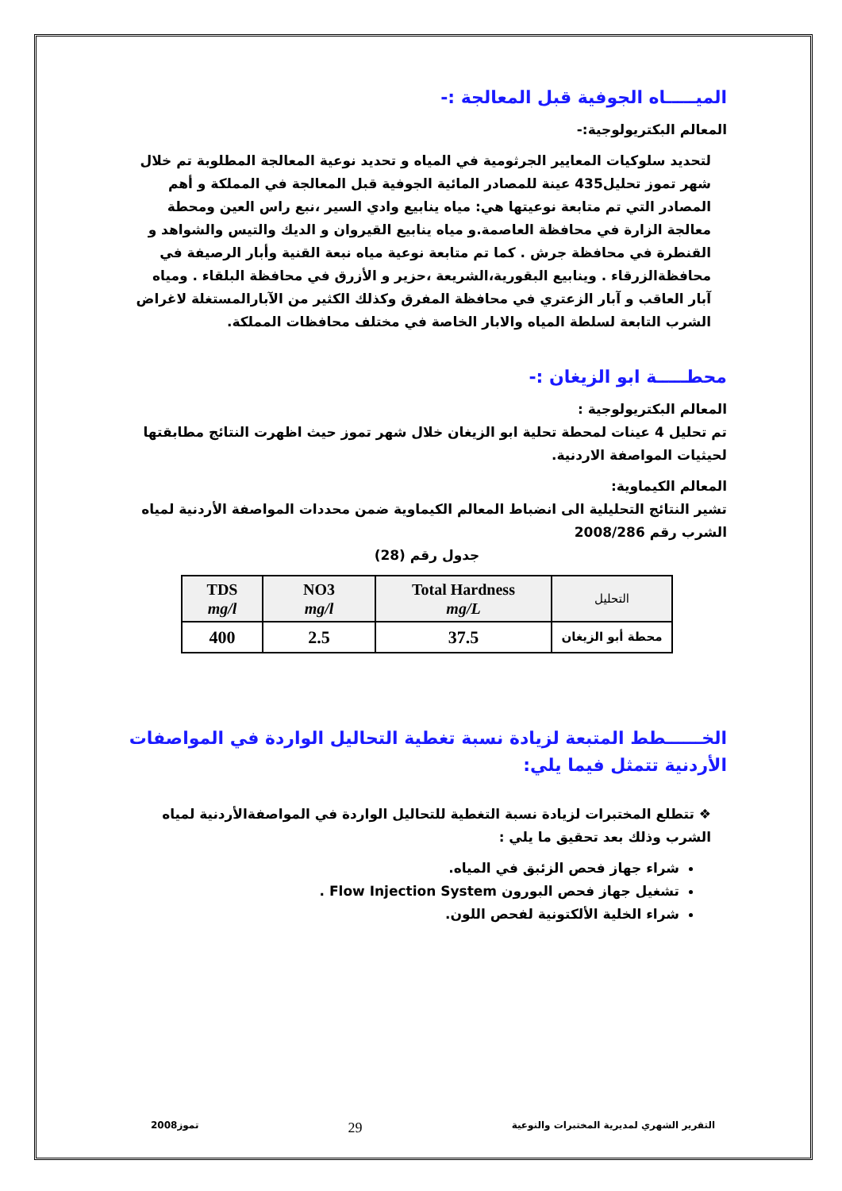الميـــــاه الجوفية قبل المعالجة :-
المعالم البكتريولوجية:-
لتحديد سلوكيات المعايير الجرثومية في المياه و تحديد نوعية المعالجة المطلوبة تم خلال شهر تموز تحليل435 عينة للمصادر المائية الجوفية قبل المعالجة في المملكة و أهم المصادر التي تم متابعة نوعيتها هي: مياه ينابيع وادي السير ،نبع راس العين ومحطة معالجة الزارة في محافظة العاصمة.و مياه ينابيع القيروان و الديك والتيس والشواهد و القنطرة في محافظة جرش . كما تم متابعة نوعية مياه نبعة القنية وأبار الرصيفة في محافظةالزرقاء . وينابيع البقورية،الشريعة ،حزير و الأزرق في محافظة البلقاء . ومياه آبار العاقب و آبار الزعتري في محافظة المفرق وكذلك الكثير من الآبارالمستغلة لاغراض الشرب التابعة لسلطة المياه والابار الخاصة في مختلف محافظات المملكة.
محطـــــة ابو الزيغان :-
المعالم البكتريولوجية :
تم تحليل 4 عينات لمحطة تحلية ابو الزيغان خلال شهر تموز حيث اظهرت النتائج مطابقتها لحيثيات المواصفة الاردنية.
المعالم الكيماوية:
تشير النتائج التحليلية الى انضباط المعالم الكيماوية ضمن محددات المواصفة الأردنية لمياه الشرب رقم 2008/286
جدول رقم (28)
| TDS mg/l | NO3 mg/l | Total Hardness mg/L | التحليل |
| --- | --- | --- | --- |
| 400 | 2.5 | 37.5 | محطة أبو الزيغان |
الخــــــطط المتبعة لزيادة نسبة تغطية التحاليل الواردة في المواصفات الأردنية تتمثل فيما يلي:
❖ تتطلع المختبرات لزيادة نسبة التغطية للتحاليل الواردة في المواصفةالأردنية لمياه الشرب وذلك بعد تحقيق ما يلي :
شراء جهاز فحص الزئبق في المياه.
تشغيل جهاز فحص البورون Flow Injection System .
شراء الخلية الألكتونية لفحص اللون.
التقرير الشهري لمديرية المختبرات والنوعية 29 تموز2008